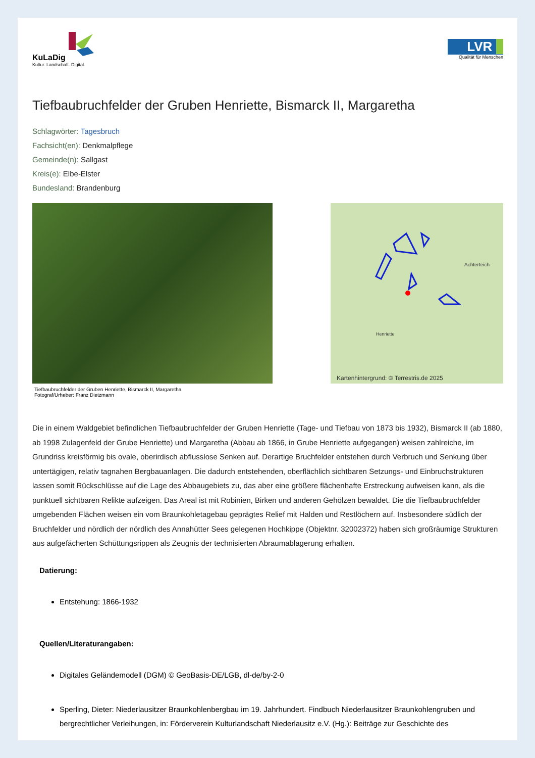KuLaDig
Kultur. Landschaft. Digital.
LVR
Qualität für Menschen
Tiefbaubruchfelder der Gruben Henriette, Bismarck II, Margaretha
Schlagwörter: Tagesbruch
Fachsicht(en): Denkmalpflege
Gemeinde(n): Sallgast
Kreis(e): Elbe-Elster
Bundesland: Brandenburg
Tiefbaubruchfelder der Gruben Henriette, Bismarck II, Margaretha
Fotograf/Urheber: Franz Dietzmann
Achterteich
Henriette
Kartenhintergrund: © Terrestris.de 2025
Die in einem Waldgebiet befindlichen Tiefbaubruchfelder der Gruben Henriette (Tage- und Tiefbau von 1873 bis 1932), Bismarck II (ab 1880, ab 1998 Zulagenfeld der Grube Henriette) und Margaretha (Abbau ab 1866, in Grube Henriette aufgegangen) weisen zahlreiche, im Grundriss kreisförmig bis ovale, oberirdisch abflusslose Senken auf. Derartige Bruchfelder entstehen durch Verbruch und Senkung über untertägigen, relativ tagnahen Bergbauanlagen. Die dadurch entstehenden, oberflächlich sichtbaren Setzungs- und Einbruchstrukturen lassen somit Rückschlüsse auf die Lage des Abbaugebiets zu, das aber eine größere flächenhafte Erstreckung aufweisen kann, als die punktuell sichtbaren Relikte aufzeigen. Das Areal ist mit Robinien, Birken und anderen Gehölzen bewaldet. Die die Tiefbaubruchfelder umgebenden Flächen weisen ein vom Braunkohletagebau geprägtes Relief mit Halden und Restlöchern auf. Insbesondere südlich der Bruchfelder und nördlich der nördlich des Annahütter Sees gelegenen Hochkippe (Objektnr. 32002372) haben sich großräumige Strukturen aus aufgefächerten Schüttungsrippen als Zeugnis der technisierten Abraumablagerung erhalten.
Datierung:
Entstehung: 1866-1932
Quellen/Literaturangaben:
Digitales Geländemodell (DGM) © GeoBasis-DE/LGB, dl-de/by-2-0
Sperling, Dieter: Niederlausitzer Braunkohlenbergbau im 19. Jahrhundert. Findbuch Niederlausitzer Braunkohlengruben und bergrechtlicher Verleihungen, in: Förderverein Kulturlandschaft Niederlausitz e.V. (Hg.): Beiträge zur Geschichte des